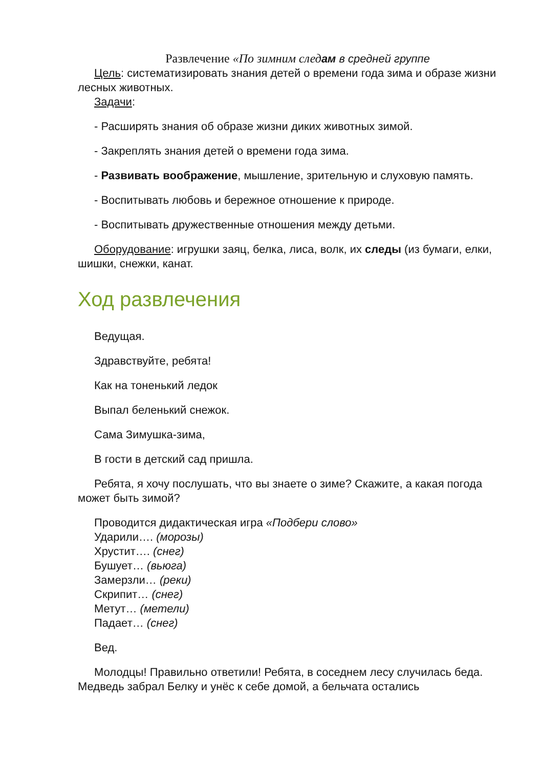Развлечение «По зимним след ам в средней группе
Цель: систематизировать знания детей о времени года зима и образе жизни лесных животных.
Задачи:
- Расширять знания об образе жизни диких животных зимой.
- Закреплять знания детей о времени года зима.
- Развивать воображение, мышление, зрительную и слуховую память.
- Воспитывать любовь и бережное отношение к природе.
- Воспитывать дружественные отношения между детьми.
Оборудование: игрушки заяц, белка, лиса, волк, их следы (из бумаги, елки, шишки, снежки, канат.
Ход развлечения
Ведущая.
Здравствуйте, ребята!
Как на тоненький ледок
Выпал беленький снежок.
Сама Зимушка-зима,
В гости в детский сад пришла.
Ребята, я хочу послушать, что вы знаете о зиме? Скажите, а какая погода может быть зимой?
Проводится дидактическая игра «Подбери слово»
Ударили…. (морозы)
Хрустит…. (снег)
Бушует… (вьюга)
Замерзли… (реки)
Скрипит… (снег)
Метут… (метели)
Падает… (снег)
Вед.
Молодцы! Правильно ответили! Ребята, в соседнем лесу случилась беда. Медведь забрал Белку и унёс к себе домой, а бельчата остались